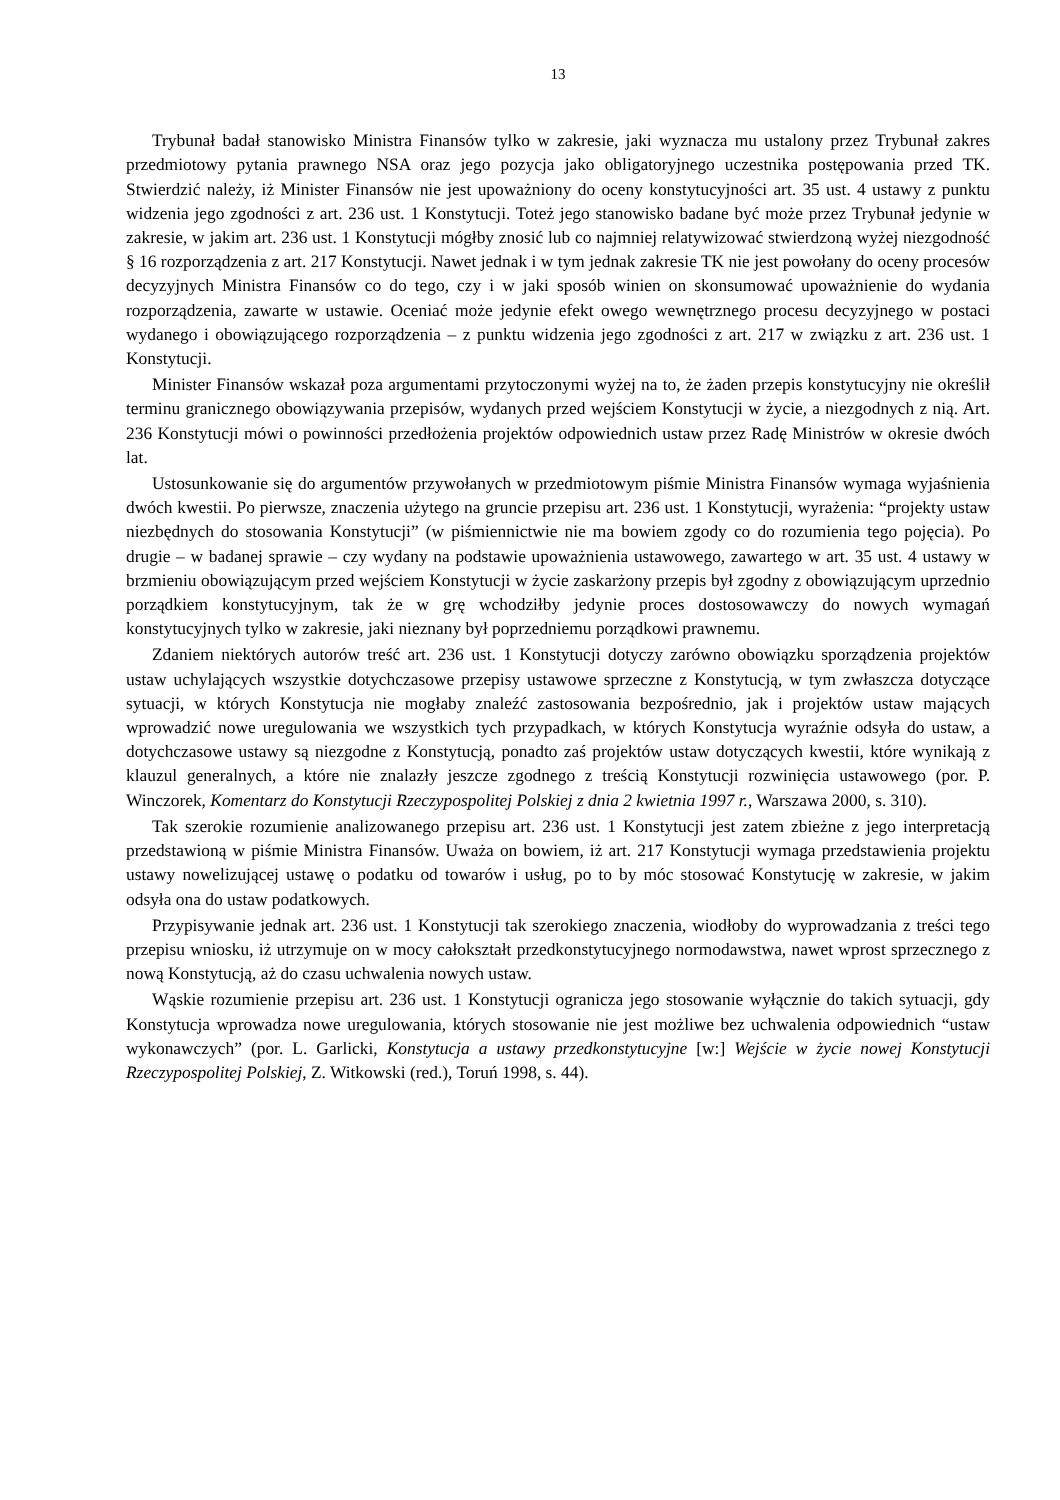13
Trybunał badał stanowisko Ministra Finansów tylko w zakresie, jaki wyznacza mu ustalony przez Trybunał zakres przedmiotowy pytania prawnego NSA oraz jego pozycja jako obligatoryjnego uczestnika postępowania przed TK. Stwierdzić należy, iż Minister Finansów nie jest upoważniony do oceny konstytucyjności art. 35 ust. 4 ustawy z punktu widzenia jego zgodności z art. 236 ust. 1 Konstytucji. Toteż jego stanowisko badane być może przez Trybunał jedynie w zakresie, w jakim art. 236 ust. 1 Konstytucji mógłby znosić lub co najmniej relatywizować stwierdzoną wyżej niezgodność § 16 rozporządzenia z art. 217 Konstytucji. Nawet jednak i w tym jednak zakresie TK nie jest powołany do oceny procesów decyzyjnych Ministra Finansów co do tego, czy i w jaki sposób winien on skonsumować upoważnienie do wydania rozporządzenia, zawarte w ustawie. Oceniać może jedynie efekt owego wewnętrznego procesu decyzyjnego w postaci wydanego i obowiązującego rozporządzenia – z punktu widzenia jego zgodności z art. 217 w związku z art. 236 ust. 1 Konstytucji.
Minister Finansów wskazał poza argumentami przytoczonymi wyżej na to, że żaden przepis konstytucyjny nie określił terminu granicznego obowiązywania przepisów, wydanych przed wejściem Konstytucji w życie, a niezgodnych z nią. Art. 236 Konstytucji mówi o powinności przedłożenia projektów odpowiednich ustaw przez Radę Ministrów w okresie dwóch lat.
Ustosunkowanie się do argumentów przywołanych w przedmiotowym piśmie Ministra Finansów wymaga wyjaśnienia dwóch kwestii. Po pierwsze, znaczenia użytego na gruncie przepisu art. 236 ust. 1 Konstytucji, wyrażenia: “projekty ustaw niezbędnych do stosowania Konstytucji” (w piśmiennictwie nie ma bowiem zgody co do rozumienia tego pojęcia). Po drugie – w badanej sprawie – czy wydany na podstawie upoważnienia ustawowego, zawartego w art. 35 ust. 4 ustawy w brzmieniu obowiązującym przed wejściem Konstytucji w życie zaskarżony przepis był zgodny z obowiązującym uprzednio porządkiem konstytucyjnym, tak że w grę wchodziłby jedynie proces dostosowawczy do nowych wymagań konstytucyjnych tylko w zakresie, jaki nieznany był poprzedniemu porządkowi prawnemu.
Zdaniem niektórych autorów treść art. 236 ust. 1 Konstytucji dotyczy zarówno obowiązku sporządzenia projektów ustaw uchylających wszystkie dotychczasowe przepisy ustawowe sprzeczne z Konstytucją, w tym zwłaszcza dotyczące sytuacji, w których Konstytucja nie mogłaby znaleźć zastosowania bezpośrednio, jak i projektów ustaw mających wprowadzić nowe uregulowania we wszystkich tych przypadkach, w których Konstytucja wyraźnie odsyła do ustaw, a dotychczasowe ustawy są niezgodne z Konstytucją, ponadto zaś projektów ustaw dotyczących kwestii, które wynikają z klauzul generalnych, a które nie znalazły jeszcze zgodnego z treścią Konstytucji rozwinięcia ustawowego (por. P. Winczorek, Komentarz do Konstytucji Rzeczypospolitej Polskiej z dnia 2 kwietnia 1997 r., Warszawa 2000, s. 310).
Tak szerokie rozumienie analizowanego przepisu art. 236 ust. 1 Konstytucji jest zatem zbieżne z jego interpretacją przedstawioną w piśmie Ministra Finansów. Uważa on bowiem, iż art. 217 Konstytucji wymaga przedstawienia projektu ustawy nowelizującej ustawę o podatku od towarów i usług, po to by móc stosować Konstytucję w zakresie, w jakim odsyła ona do ustaw podatkowych.
Przypisywanie jednak art. 236 ust. 1 Konstytucji tak szerokiego znaczenia, wiodłoby do wyprowadzania z treści tego przepisu wniosku, iż utrzymuje on w mocy całokształt przedkonstytucyjnego normodawstwa, nawet wprost sprzecznego z nową Konstytucją, aż do czasu uchwalenia nowych ustaw.
Wąskie rozumienie przepisu art. 236 ust. 1 Konstytucji ogranicza jego stosowanie wyłącznie do takich sytuacji, gdy Konstytucja wprowadza nowe uregulowania, których stosowanie nie jest możliwe bez uchwalenia odpowiednich “ustaw wykonawczych” (por. L. Garlicki, Konstytucja a ustawy przedkonstytucyjne [w:] Wejście w życie nowej Konstytucji Rzeczypospolitej Polskiej, Z. Witkowski (red.), Toruń 1998, s. 44).